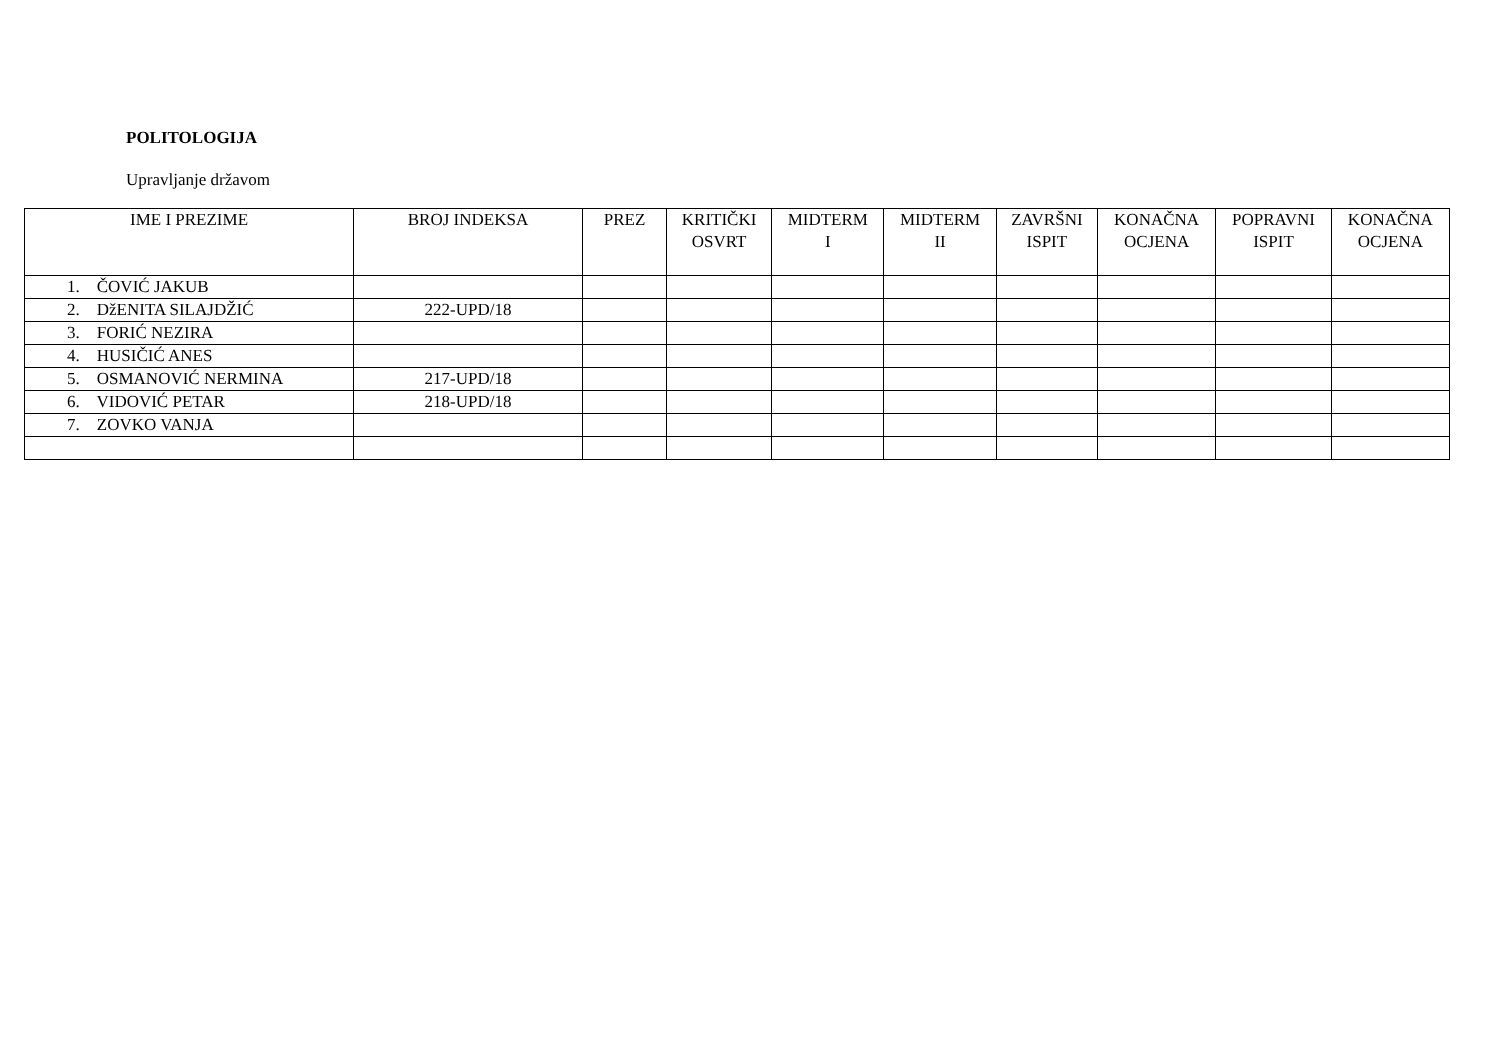POLITOLOGIJA
Upravljanje državom
| IME I PREZIME | BROJ INDEKSA | PREZ | KRITIČKI OSVRT | MIDTERM I | MIDTERM II | ZAVRŠNI ISPIT | KONAČNA OCJENA | POPRAVNI ISPIT | KONAČNA OCJENA |
| --- | --- | --- | --- | --- | --- | --- | --- | --- | --- |
| 1. ČOVIĆ JAKUB | | | | | | | | | |
| 2. DžENITA SILAJDŽIĆ | 222-UPD/18 | | | | | | | | |
| 3. FORIĆ NEZIRA | | | | | | | | | |
| 4. HUSIČIĆ ANES | | | | | | | | | |
| 5. OSMANOVIĆ NERMINA | 217-UPD/18 | | | | | | | | |
| 6. VIDOVIĆ PETAR | 218-UPD/18 | | | | | | | | |
| 7. ZOVKO VANJA | | | | | | | | | |